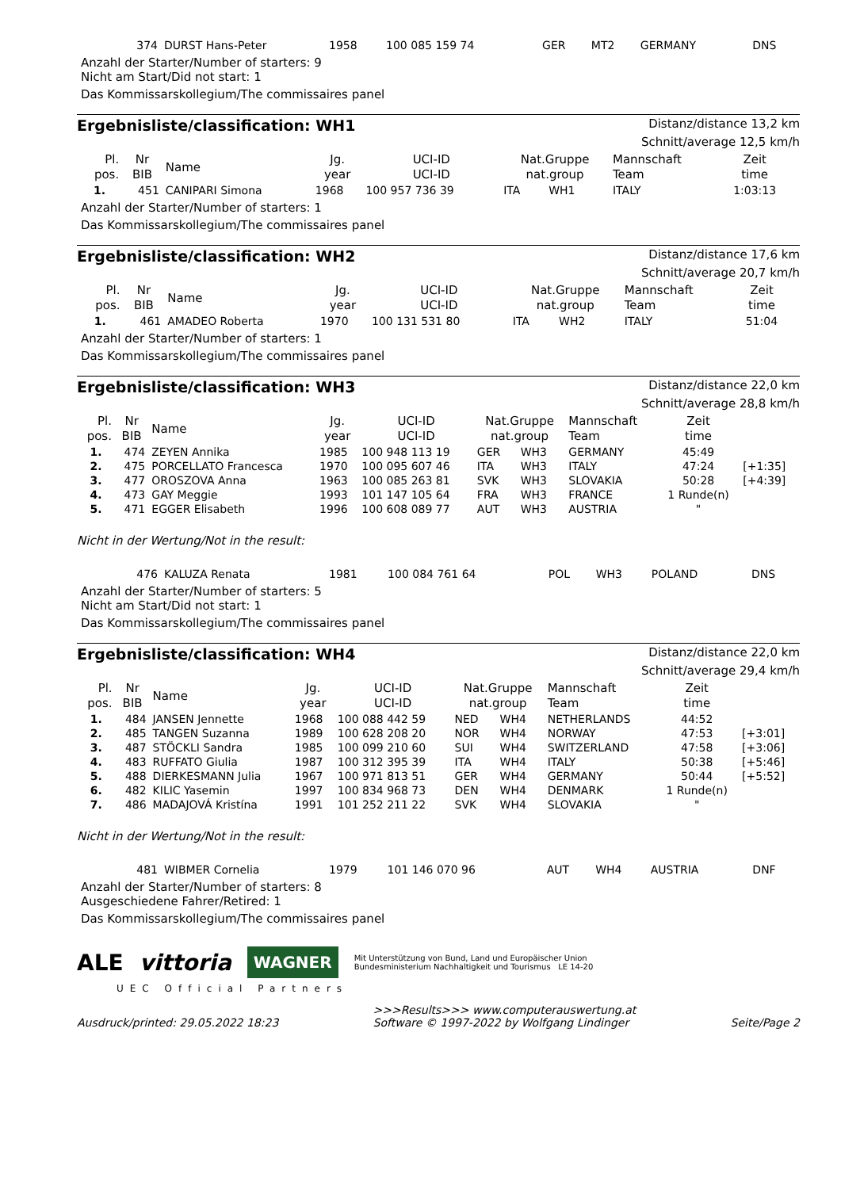| | 374 | DURST Hans-Peter | 1958 | 100 085 159 74 | GER | MT2 | GERMANY | DNS | |
Anzahl der Starter/Number of starters: 9
Nicht am Start/Did not start: 1
Das Kommissarskollegium/The commissaires panel
Ergebnisliste/classification: WH1
Distanz/distance 13,2 km
Schnitt/average 12,5 km/h
| Pl. pos. | Nr BIB | Name | Jg. year | UCI-ID UCI-ID | Nat.Gruppe nat.group | | Mannschaft Team | Zeit time | |
| --- | --- | --- | --- | --- | --- | --- | --- | --- | --- |
| 1. | 451 | CANIPARI Simona | 1968 | 100 957 736 39 | ITA | WH1 | ITALY | 1:03:13 | |
Anzahl der Starter/Number of starters: 1
Das Kommissarskollegium/The commissaires panel
Ergebnisliste/classification: WH2
Distanz/distance 17,6 km
Schnitt/average 20,7 km/h
| Pl. pos. | Nr BIB | Name | Jg. year | UCI-ID UCI-ID | Nat.Gruppe nat.group | | Mannschaft Team | Zeit time | |
| --- | --- | --- | --- | --- | --- | --- | --- | --- | --- |
| 1. | 461 | AMADEO Roberta | 1970 | 100 131 531 80 | ITA | WH2 | ITALY | 51:04 | |
Anzahl der Starter/Number of starters: 1
Das Kommissarskollegium/The commissaires panel
Ergebnisliste/classification: WH3
Distanz/distance 22,0 km
Schnitt/average 28,8 km/h
| Pl. pos. | Nr BIB | Name | Jg. year | UCI-ID UCI-ID | Nat.Gruppe nat.group | | Mannschaft Team | Zeit time | |
| --- | --- | --- | --- | --- | --- | --- | --- | --- | --- |
| 1. | 474 | ZEYEN Annika | 1985 | 100 948 113 19 | GER | WH3 | GERMANY | 45:49 | |
| 2. | 475 | PORCELLATO Francesca | 1970 | 100 095 607 46 | ITA | WH3 | ITALY | 47:24 | [+1:35] |
| 3. | 477 | OROSZOVA Anna | 1963 | 100 085 263 81 | SVK | WH3 | SLOVAKIA | 50:28 | [+4:39] |
| 4. | 473 | GAY Meggie | 1993 | 101 147 105 64 | FRA | WH3 | FRANCE | 1 Runde(n) | |
| 5. | 471 | EGGER Elisabeth | 1996 | 100 608 089 77 | AUT | WH3 | AUSTRIA | " | |
Nicht in der Wertung/Not in the result:
| | 476 | KALUZA Renata | 1981 | 100 084 761 64 | POL | WH3 | POLAND | DNS | |
Anzahl der Starter/Number of starters: 5
Nicht am Start/Did not start: 1
Das Kommissarskollegium/The commissaires panel
Ergebnisliste/classification: WH4
Distanz/distance 22,0 km
Schnitt/average 29,4 km/h
| Pl. pos. | Nr BIB | Name | Jg. year | UCI-ID UCI-ID | Nat.Gruppe nat.group | | Mannschaft Team | Zeit time | |
| --- | --- | --- | --- | --- | --- | --- | --- | --- | --- |
| 1. | 484 | JANSEN Jennette | 1968 | 100 088 442 59 | NED | WH4 | NETHERLANDS | 44:52 | |
| 2. | 485 | TANGEN Suzanna | 1989 | 100 628 208 20 | NOR | WH4 | NORWAY | 47:53 | [+3:01] |
| 3. | 487 | STÖCKLI Sandra | 1985 | 100 099 210 60 | SUI | WH4 | SWITZERLAND | 47:58 | [+3:06] |
| 4. | 483 | RUFFATO Giulia | 1987 | 100 312 395 39 | ITA | WH4 | ITALY | 50:38 | [+5:46] |
| 5. | 488 | DIERKESMANN Julia | 1967 | 100 971 813 51 | GER | WH4 | GERMANY | 50:44 | [+5:52] |
| 6. | 482 | KILIC Yasemin | 1997 | 100 834 968 73 | DEN | WH4 | DENMARK | 1 Runde(n) | |
| 7. | 486 | MADAJOVÁ Kristína | 1991 | 101 252 211 22 | SVK | WH4 | SLOVAKIA | " | |
Nicht in der Wertung/Not in the result:
| | 481 | WIBMER Cornelia | 1979 | 101 146 070 96 | AUT | WH4 | AUSTRIA | DNF | |
Anzahl der Starter/Number of starters: 8
Ausgeschiedene Fahrer/Retired: 1
Das Kommissarskollegium/The commissaires panel
ALE vittoria WAGNER Mit Unterstützung von Bund, Land und Europäischer Union
Bundesministerium Nachhaltigkeit und Tourismus LE 14-20
UEC Official Partners
Ausdruck/printed: 29.05.2022 18:23 >>>Results>>> www.computerauswertung.at
Software © 1997-2022 by Wolfgang Lindinger
Seite/Page 2